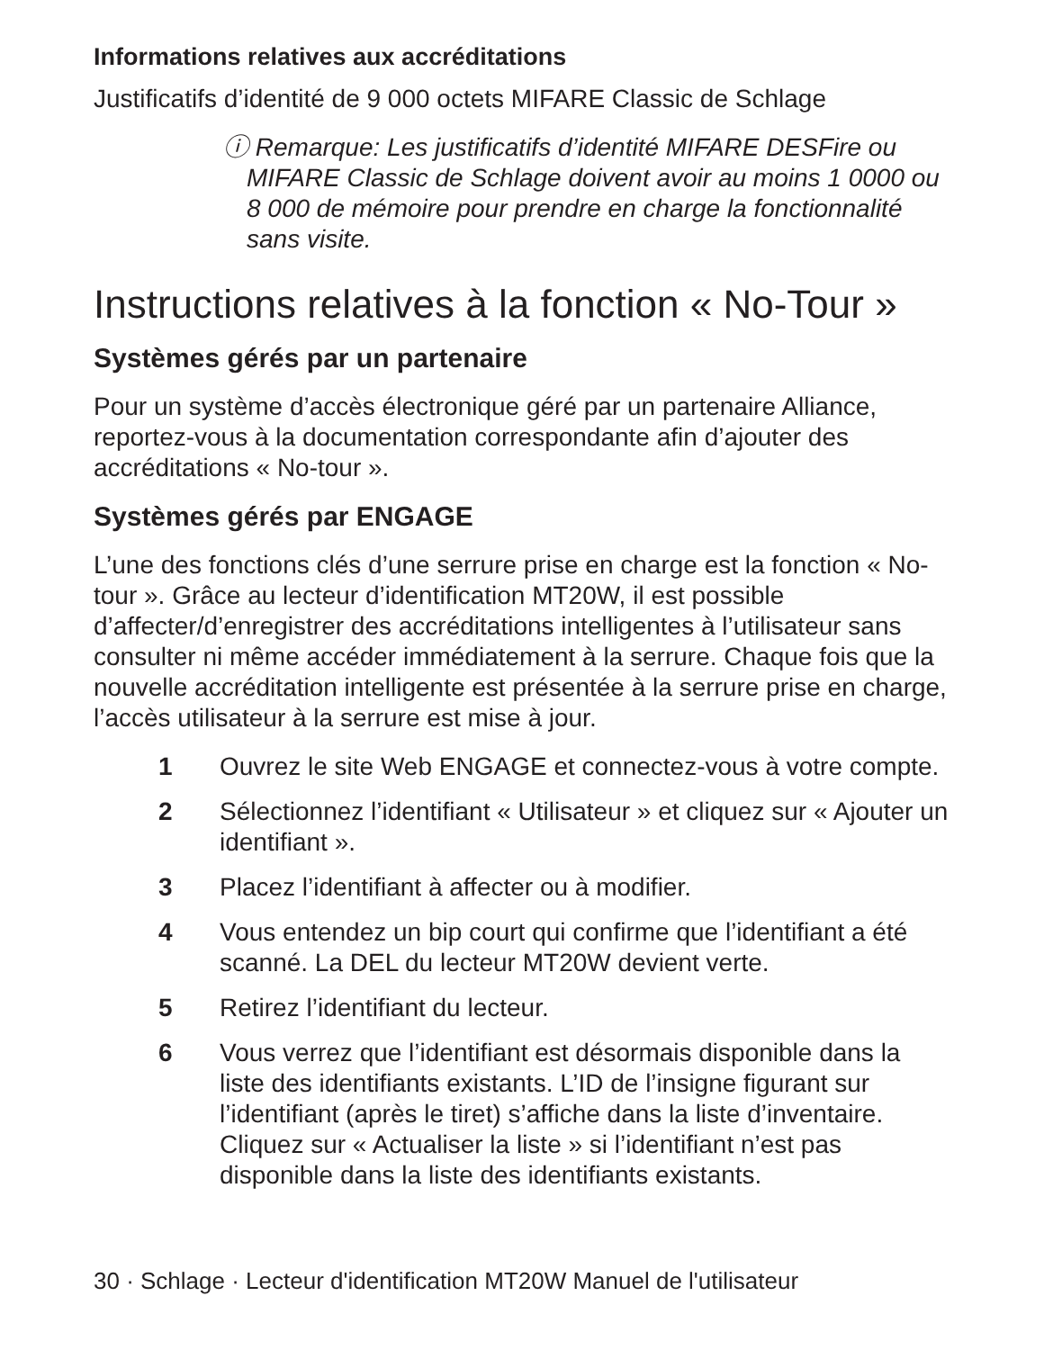Informations relatives aux accréditations
Justificatifs d’identité de 9 000 octets MIFARE Classic de Schlage
ⓘ Remarque: Les justificatifs d’identité MIFARE DESFire ou MIFARE Classic de Schlage doivent avoir au moins 1 0000 ou 8 000 de mémoire pour prendre en charge la fonctionnalité sans visite.
Instructions relatives à la fonction « No-Tour »
Systèmes gérés par un partenaire
Pour un système d’accès électronique géré par un partenaire Alliance, reportez-vous à la documentation correspondante afin d’ajouter des accréditations « No-tour ».
Systèmes gérés par ENGAGE
L’une des fonctions clés d’une serrure prise en charge est la fonction « No-tour ». Grâce au lecteur d’identification MT20W, il est possible d’affecter/d’enregistrer des accréditations intelligentes à l’utilisateur sans consulter ni même accéder immédiatement à la serrure. Chaque fois que la nouvelle accréditation intelligente est présentée à la serrure prise en charge, l’accès utilisateur à la serrure est mise à jour.
1 Ouvrez le site Web ENGAGE et connectez-vous à votre compte.
2 Sélectionnez l’identifiant « Utilisateur » et cliquez sur « Ajouter un identifiant ».
3 Placez l’identifiant à affecter ou à modifier.
4 Vous entendez un bip court qui confirme que l’identifiant a été scanné. La DEL du lecteur MT20W devient verte.
5 Retirez l’identifiant du lecteur.
6 Vous verrez que l’identifiant est désormais disponible dans la liste des identifiants existants. L’ID de l’insigne figurant sur l’identifiant (après le tiret) s’affiche dans la liste d’inventaire. Cliquez sur « Actualiser la liste » si l’identifiant n’est pas disponible dans la liste des identifiants existants.
30 · Schlage · Lecteur d'identification MT20W Manuel de l'utilisateur